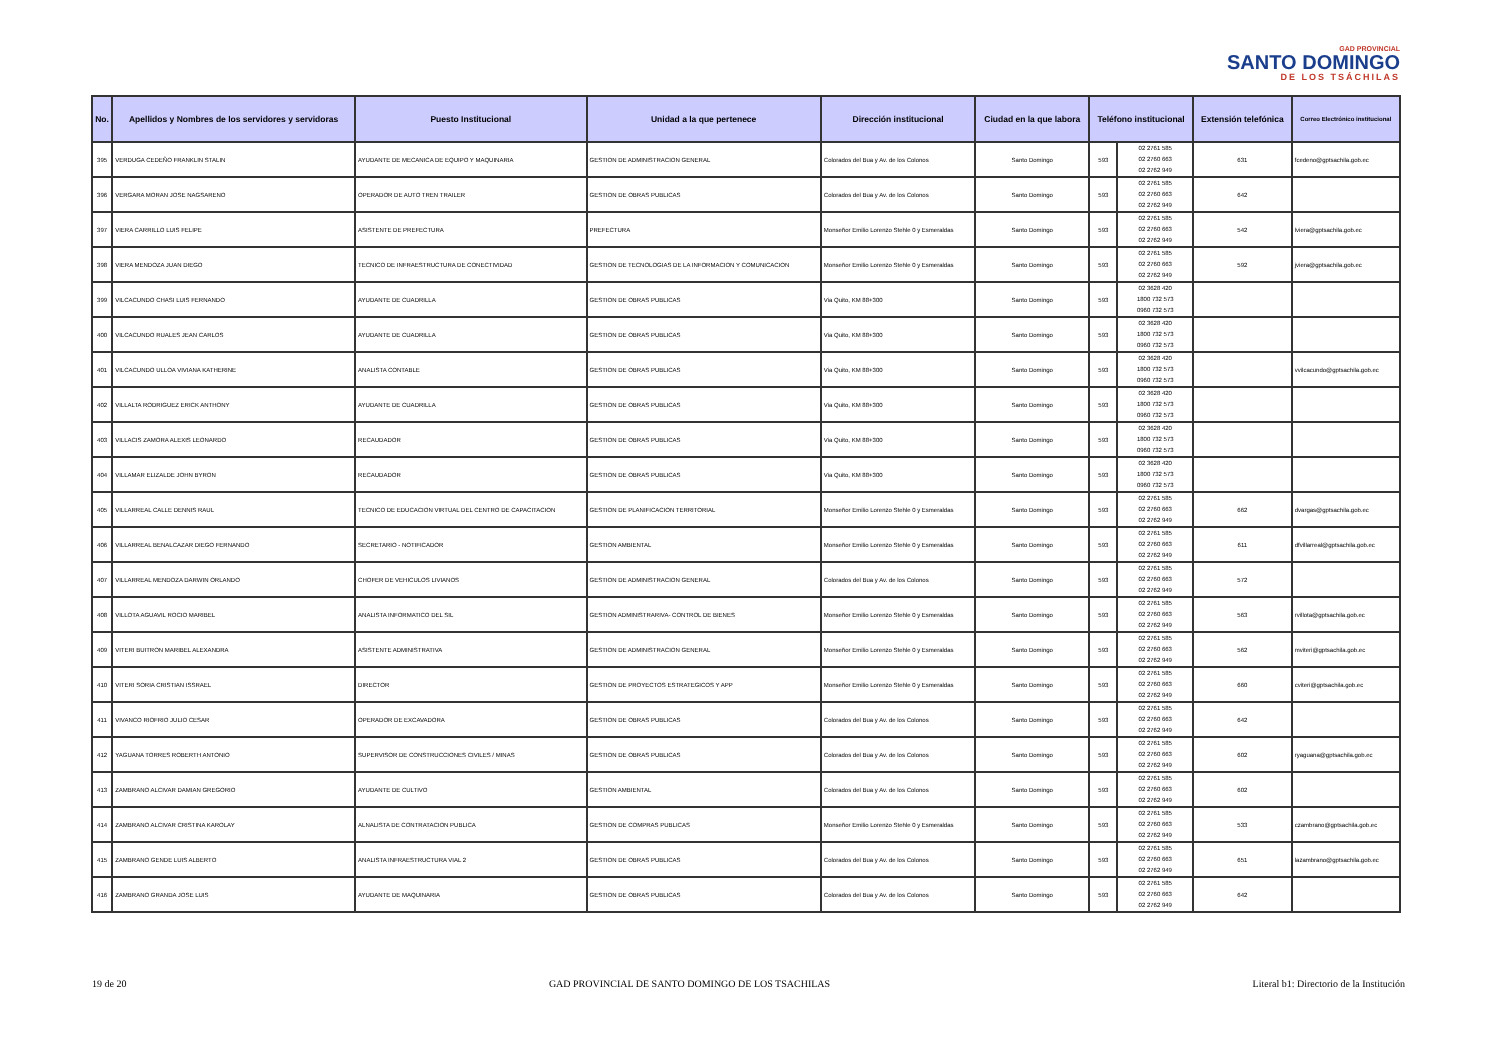GAD PROVINCIAL
SANTO DOMINGO
DE LOS TSÁCHILAS
| No. | Apellidos y Nombres de los servidores y servidoras | Puesto Institucional | Unidad a la que pertenece | Dirección institucional | Ciudad en la que labora | Teléfono institucional | | Extensión telefónica | Correo Electrónico institucional |
| --- | --- | --- | --- | --- | --- | --- | --- | --- | --- |
| 395 | VERDUGA CEDEÑO FRANKLIN STALIN | AYUDANTE DE MECANICA DE EQUIPO Y MAQUINARIA | GESTION DE ADMINISTRACION GENERAL | Colorados del Bua y Av. de los Colonos | Santo Domingo | 593 | 02 2761 585 02 2760 663 02 2762 949 | 631 | fcedeno@gptsachila.gob.ec |
| 396 | VERGARA MORAN JOSE NAGSARENO | OPERADOR DE AUTO TREN TRAILER | GESTION DE OBRAS PUBLICAS | Colorados del Bua y Av. de los Colonos | Santo Domingo | 593 | 02 2761 585 02 2760 663 02 2762 949 | 642 | |
| 397 | VIERA CARRILLO LUIS FELIPE | ASISTENTE DE PREFECTURA | PREFECTURA | Monseñor Emilio Lorenzo Stehle 0 y Esmeraldas | Santo Domingo | 593 | 02 2761 585 02 2760 663 02 2762 949 | 542 | lviera@gptsachila.gob.ec |
| 398 | VIERA MENDOZA JUAN DIEGO | TECNICO DE INFRAESTRUCTURA DE CONECTIVIDAD | GESTION DE TECNOLOGIAS DE LA INFORMACION Y COMUNICACION | Monseñor Emilio Lorenzo Stehle 0 y Esmeraldas | Santo Domingo | 593 | 02 2761 585 02 2760 663 02 2762 949 | 592 | jviera@gptsachila.gob.ec |
| 399 | VILCACUNDO CHASI LUIS FERNANDO | AYUDANTE DE CUADRILLA | GESTION DE OBRAS PUBLICAS | Via Quito, KM 88+300 | Santo Domingo | 593 | 02 3628 420 1800 732 573 0960 732 573 | | |
| 400 | VILCACUNDO RUALES JEAN CARLOS | AYUDANTE DE CUADRILLA | GESTION DE OBRAS PUBLICAS | Via Quito, KM 88+300 | Santo Domingo | 593 | 02 3628 420 1800 732 573 0960 732 573 | | |
| 401 | VILCACUNDO ULLOA VIVIANA KATHERINE | ANALISTA CONTABLE | GESTION DE OBRAS PUBLICAS | Via Quito, KM 88+300 | Santo Domingo | 593 | 02 3628 420 1800 732 573 0960 732 573 | | vvilcacundo@gptsachila.gob.ec |
| 402 | VILLALTA RODRIGUEZ ERICK ANTHONY | AYUDANTE DE CUADRILLA | GESTION DE OBRAS PUBLICAS | Via Quito, KM 88+300 | Santo Domingo | 593 | 02 3628 420 1800 732 573 0960 732 573 | | |
| 403 | VILLACIS ZAMORA ALEXIS LEONARDO | RECAUDADOR | GESTION DE OBRAS PUBLICAS | Via Quito, KM 88+300 | Santo Domingo | 593 | 02 3628 420 1800 732 573 0960 732 573 | | |
| 404 | VILLAMAR ELIZALDE JOHN BYRON | RECAUDADOR | GESTION DE OBRAS PUBLICAS | Via Quito, KM 88+300 | Santo Domingo | 593 | 02 3628 420 1800 732 573 0960 732 573 | | |
| 405 | VILLARREAL CALLE DENNIS RAUL | TECNICO DE EDUCACION VIRTUAL DEL CENTRO DE CAPACITACION | GESTION DE PLANIFICACION TERRITORIAL | Monseñor Emilio Lorenzo Stehle 0 y Esmeraldas | Santo Domingo | 593 | 02 2761 585 02 2760 663 02 2762 949 | 662 | dvargas@gptsachila.gob.ec |
| 406 | VILLARREAL BENALCAZAR DIEGO FERNANDO | SECRETARIO - NOTIFICADOR | GESTION AMBIENTAL | Monseñor Emilio Lorenzo Stehle 0 y Esmeraldas | Santo Domingo | 593 | 02 2761 585 02 2760 663 02 2762 949 | 611 | dfvillarreal@gptsachila.gob.ec |
| 407 | VILLARREAL MENDOZA DARWIN ORLANDO | CHOFER DE VEHICULOS LIVIANOS | GESTION DE ADMINISTRACION GENERAL | Colorados del Bua y Av. de los Colonos | Santo Domingo | 593 | 02 2761 585 02 2760 663 02 2762 949 | 572 | |
| 408 | VILLOTA AGUAVIL ROCIO MARIBEL | ANALISTA INFORMATICO DEL SIL | GESTION ADMINISTRARIVA- CONTROL DE BIENES | Monseñor Emilio Lorenzo Stehle 0 y Esmeraldas | Santo Domingo | 593 | 02 2761 585 02 2760 663 02 2762 949 | 563 | rvillota@gptsachila.gob.ec |
| 409 | VITERI BUITRON MARIBEL ALEXANDRA | ASISTENTE ADMINISTRATIVA | GESTION DE ADMINISTRACION GENERAL | Monseñor Emilio Lorenzo Stehle 0 y Esmeraldas | Santo Domingo | 593 | 02 2761 585 02 2760 663 02 2762 949 | 562 | mviteri@gptsachila.gob.ec |
| 410 | VITERI SORIA CRISTIAN ISSRAEL | DIRECTOR | GESTION DE PROYECTOS ESTRATEGICOS Y APP | Monseñor Emilio Lorenzo Stehle 0 y Esmeraldas | Santo Domingo | 593 | 02 2761 585 02 2760 663 02 2762 949 | 660 | cviteri@gptsachila.gob.ec |
| 411 | VIVANCO RIOFRIO JULIO CESAR | OPERADOR DE EXCAVADORA | GESTION DE OBRAS PUBLICAS | Colorados del Bua y Av. de los Colonos | Santo Domingo | 593 | 02 2761 585 02 2760 663 02 2762 949 | 642 | |
| 412 | YAGUANA TORRES ROBERTH ANTONIO | SUPERVISOR DE CONSTRUCCIONES CIVILES / MINAS | GESTION DE OBRAS PUBLICAS | Colorados del Bua y Av. de los Colonos | Santo Domingo | 593 | 02 2761 585 02 2760 663 02 2762 949 | 602 | ryaguana@gptsachila.gob.ec |
| 413 | ZAMBRANO ALCIVAR DAMIAN GREGORIO | AYUDANTE DE CULTIVO | GESTION AMBIENTAL | Colorados del Bua y Av. de los Colonos | Santo Domingo | 593 | 02 2761 585 02 2760 663 02 2762 949 | 602 | |
| 414 | ZAMBRANO ALCIVAR CRISTINA KAROLAY | ALNALISTA DE CONTRATACION PUBLICA | GESTION DE COMPRAS PUBLICAS | Monseñor Emilio Lorenzo Stehle 0 y Esmeraldas | Santo Domingo | 593 | 02 2761 585 02 2760 663 02 2762 949 | 533 | czambrano@gptsachila.gob.ec |
| 415 | ZAMBRANO GENDE LUIS ALBERTO | ANALISTA INFRAESTRUCTURA VIAL 2 | GESTION DE OBRAS PUBLICAS | Colorados del Bua y Av. de los Colonos | Santo Domingo | 593 | 02 2761 585 02 2760 663 02 2762 949 | 651 | lazambrano@gptsachila.gob.ec |
| 416 | ZAMBRANO GRANDA JOSE LUIS | AYUDANTE DE MAQUINARIA | GESTION DE OBRAS PUBLICAS | Colorados del Bua y Av. de los Colonos | Santo Domingo | 593 | 02 2761 585 02 2760 663 02 2762 949 | 642 | |
19 de 20 GAD PROVINCIAL DE SANTO DOMINGO DE LOS TSACHILAS Literal b1: Directorio de la Institución